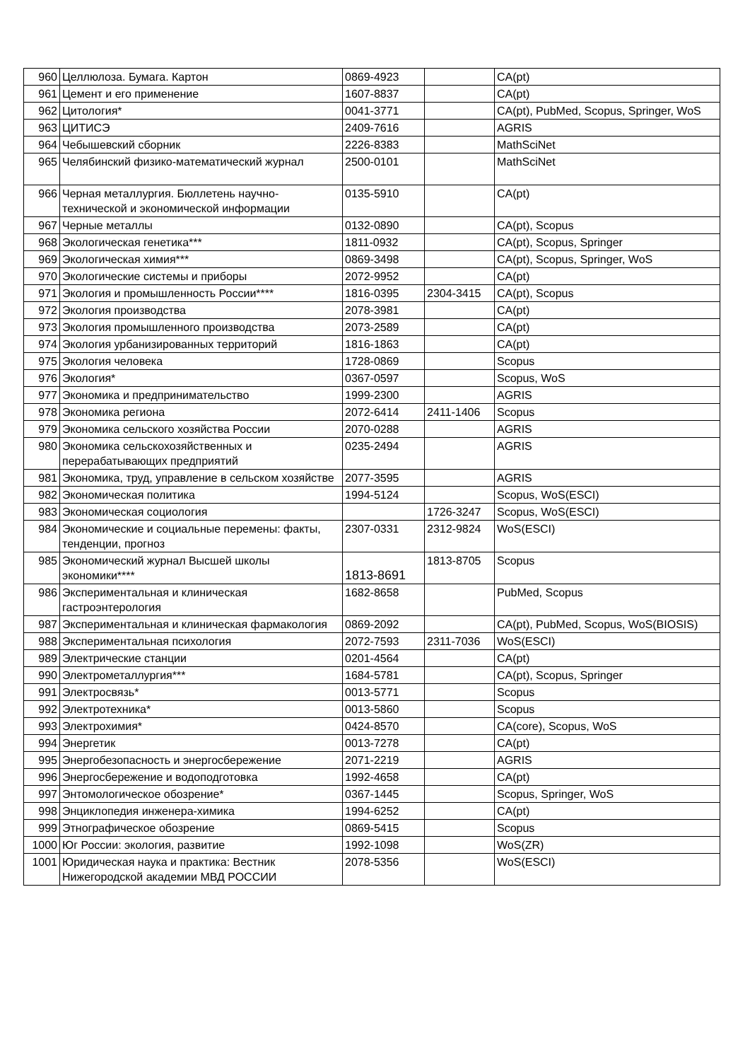| 960 | Целлюлоза. Бумага. Картон | 0869-4923 | | CA(pt) |
| 961 | Цемент и его применение | 1607-8837 | | CA(pt) |
| 962 | Цитология* | 0041-3771 | | CA(pt), PubMed, Scopus, Springer, WoS |
| 963 | ЦИТИСЭ | 2409-7616 | | AGRIS |
| 964 | Чебышевский сборник | 2226-8383 | | MathSciNet |
| 965 | Челябинский физико-математический журнал | 2500-0101 | | MathSciNet |
| 966 | Черная металлургия. Бюллетень научно-технической и экономической информации | 0135-5910 | | CA(pt) |
| 967 | Черные металлы | 0132-0890 | | CA(pt), Scopus |
| 968 | Экологическая генетика*** | 1811-0932 | | CA(pt), Scopus, Springer |
| 969 | Экологическая химия*** | 0869-3498 | | CA(pt), Scopus, Springer, WoS |
| 970 | Экологические системы и приборы | 2072-9952 | | CA(pt) |
| 971 | Экология и промышленность России**** | 1816-0395 | 2304-3415 | CA(pt), Scopus |
| 972 | Экология производства | 2078-3981 | | CA(pt) |
| 973 | Экология промышленного производства | 2073-2589 | | CA(pt) |
| 974 | Экология урбанизированных территорий | 1816-1863 | | CA(pt) |
| 975 | Экология человека | 1728-0869 | | Scopus |
| 976 | Экология* | 0367-0597 | | Scopus, WoS |
| 977 | Экономика и предпринимательство | 1999-2300 | | AGRIS |
| 978 | Экономика региона | 2072-6414 | 2411-1406 | Scopus |
| 979 | Экономика сельского хозяйства России | 2070-0288 | | AGRIS |
| 980 | Экономика сельскохозяйственных и перерабатывающих предприятий | 0235-2494 | | AGRIS |
| 981 | Экономика, труд, управление в сельском хозяйстве | 2077-3595 | | AGRIS |
| 982 | Экономическая политика | 1994-5124 | | Scopus, WoS(ESCI) |
| 983 | Экономическая социология | | 1726-3247 | Scopus, WoS(ESCI) |
| 984 | Экономические и социальные перемены: факты, тенденции, прогноз | 2307-0331 | 2312-9824 | WoS(ESCI) |
| 985 | Экономический журнал Высшей школы экономики**** | 1813-8691 | 1813-8705 | Scopus |
| 986 | Экспериментальная и клиническая гастроэнтерология | 1682-8658 | | PubMed, Scopus |
| 987 | Экспериментальная и клиническая фармакология | 0869-2092 | | CA(pt), PubMed, Scopus, WoS(BIOSIS) |
| 988 | Экспериментальная психология | 2072-7593 | 2311-7036 | WoS(ESCI) |
| 989 | Электрические станции | 0201-4564 | | CA(pt) |
| 990 | Электрометаллургия*** | 1684-5781 | | CA(pt), Scopus, Springer |
| 991 | Электросвязь* | 0013-5771 | | Scopus |
| 992 | Электротехника* | 0013-5860 | | Scopus |
| 993 | Электрохимия* | 0424-8570 | | CA(core), Scopus, WoS |
| 994 | Энергетик | 0013-7278 | | CA(pt) |
| 995 | Энергобезопасность и энергосбережение | 2071-2219 | | AGRIS |
| 996 | Энергосбережение и водоподготовка | 1992-4658 | | CA(pt) |
| 997 | Энтомологическое обозрение* | 0367-1445 | | Scopus, Springer, WoS |
| 998 | Энциклопедия инженера-химика | 1994-6252 | | CA(pt) |
| 999 | Этнографическое обозрение | 0869-5415 | | Scopus |
| 1000 | Юг России: экология, развитие | 1992-1098 | | WoS(ZR) |
| 1001 | Юридическая наука и практика: Вестник Нижегородской академии МВД РОССИИ | 2078-5356 | | WoS(ESCI) |